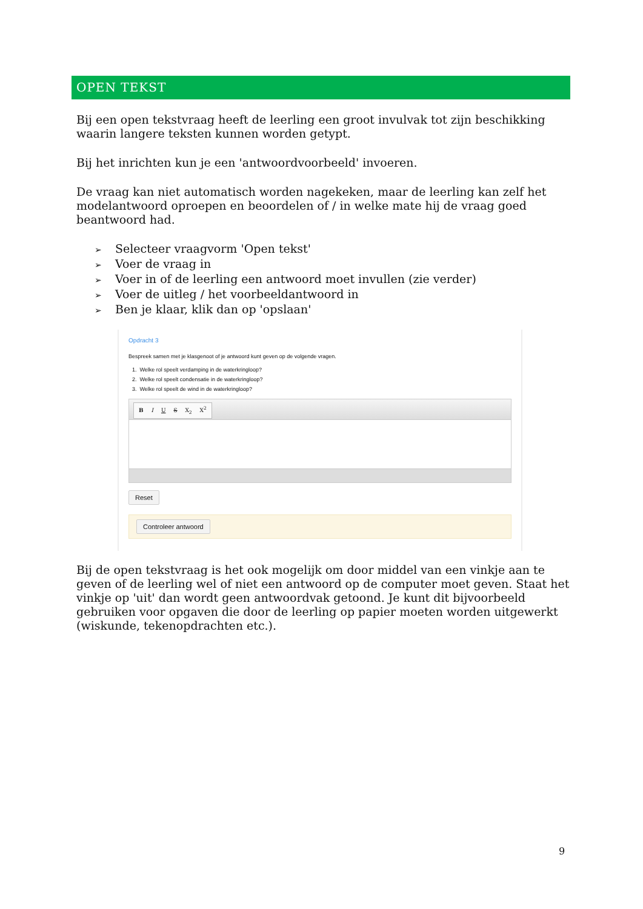OPEN TEKST
Bij een open tekstvraag heeft de leerling een groot invulvak tot zijn beschikking waarin langere teksten kunnen worden getypt.
Bij het inrichten kun je een 'antwoordvoorbeeld' invoeren.
De vraag kan niet automatisch worden nagekeken, maar de leerling kan zelf het modelantwoord oproepen en beoordelen of / in welke mate hij de vraag goed beantwoord had.
➢ Selecteer vraagvorm 'Open tekst'
➢ Voer de vraag in
➢ Voer in of de leerling een antwoord moet invullen (zie verder)
➢ Voer de uitleg / het voorbeeldantwoord in
➢ Ben je klaar, klik dan op 'opslaan'
Opdracht 3
Bespreek samen met je klasgenoot of je antwoord kunt geven op de volgende vragen.
1. Welke rol speelt verdamping in de waterkringloop?
2. Welke rol speelt condensatie in de waterkringloop?
3. Welke rol speelt de wind in de waterkringloop?
B I U S X<sub>2</sub> X<sup>2</sup>
Reset
Controleer antwoord
Bij de open tekstvraag is het ook mogelijk om door middel van een vinkje aan te geven of de leerling wel of niet een antwoord op de computer moet geven. Staat het vinkje op 'uit' dan wordt geen antwoordvak getoond. Je kunt dit bijvoorbeeld gebruiken voor opgaven die door de leerling op papier moeten worden uitgewerkt (wiskunde, tekenopdrachten etc.).
9